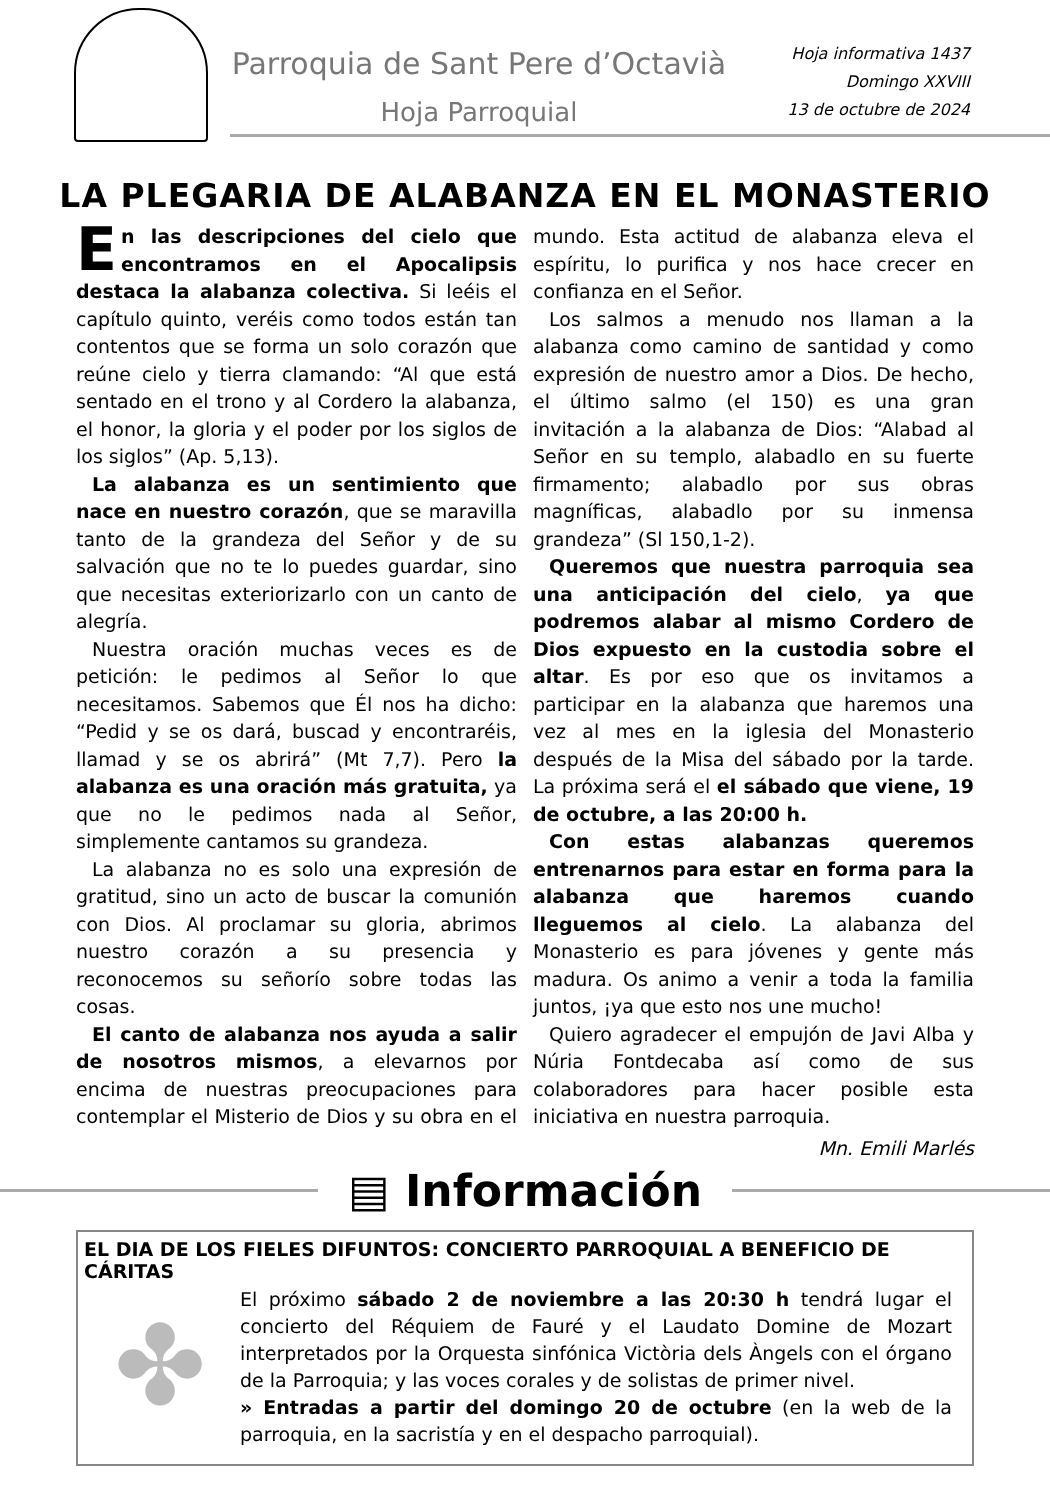Parroquia de Sant Pere d’Octavià
Hoja Parroquial
Hoja informativa 1437
Domingo XXVIII
13 de octubre de 2024
LA PLEGARIA DE ALABANZA EN EL MONASTERIO
En las descripciones del cielo que encontramos en el Apocalipsis destaca la alabanza colectiva. Si leéis el capítulo quinto, veréis como todos están tan contentos que se forma un solo corazón que reúne cielo y tierra clamando: “Al que está sentado en el trono y al Cordero la alabanza, el honor, la gloria y el poder por los siglos de los siglos” (Ap. 5,13).
La alabanza es un sentimiento que nace en nuestro corazón, que se maravilla tanto de la grandeza del Señor y de su salvación que no te lo puedes guardar, sino que necesitas exteriorizarlo con un canto de alegría.
Nuestra oración muchas veces es de petición: le pedimos al Señor lo que necesitamos. Sabemos que Él nos ha dicho: “Pedid y se os dará, buscad y encontraréis, llamad y se os abrirá” (Mt 7,7). Pero la alabanza es una oración más gratuita, ya que no le pedimos nada al Señor, simplemente cantamos su grandeza.
La alabanza no es solo una expresión de gratitud, sino un acto de buscar la comunión con Dios. Al proclamar su gloria, abrimos nuestro corazón a su presencia y reconocemos su señorío sobre todas las cosas.
El canto de alabanza nos ayuda a salir de nosotros mismos, a elevarnos por encima de nuestras preocupaciones para contemplar el Misterio de Dios y su obra en el mundo. Esta actitud de alabanza eleva el espíritu, lo purifica y nos hace crecer en confianza en el Señor.
Los salmos a menudo nos llaman a la alabanza como camino de santidad y como expresión de nuestro amor a Dios. De hecho, el último salmo (el 150) es una gran invitación a la alabanza de Dios: “Alabad al Señor en su templo, alabadlo en su fuerte firmamento; alabadlo por sus obras magníficas, alabadlo por su inmensa grandeza” (Sl 150,1-2).
Queremos que nuestra parroquia sea una anticipación del cielo, ya que podremos alabar al mismo Cordero de Dios expuesto en la custodia sobre el altar. Es por eso que os invitamos a participar en la alabanza que haremos una vez al mes en la iglesia del Monasterio después de la Misa del sábado por la tarde. La próxima será el el sábado que viene, 19 de octubre, a las 20:00 h.
Con estas alabanzas queremos entrenarnos para estar en forma para la alabanza que haremos cuando lleguemos al cielo. La alabanza del Monasterio es para jóvenes y gente más madura. Os animo a venir a toda la familia juntos, ¡ya que esto nos une mucho!
Quiero agradecer el empujón de Javi Alba y Núria Fontdecaba así como de sus colaboradores para hacer posible esta iniciativa en nuestra parroquia.
Mn. Emili Marlés
▤ Información
EL DIA DE LOS FIELES DIFUNTOS: CONCIERTO PARROQUIAL A BENEFICIO DE CÁRITAS
✤
El próximo sábado 2 de noviembre a las 20:30 h tendrá lugar el concierto del Réquiem de Fauré y el Laudato Domine de Mozart interpretados por la Orquesta sinfónica Victòria dels Àngels con el órgano de la Parroquia; y las voces corales y de solistas de primer nivel.
» Entradas a partir del domingo 20 de octubre (en la web de la parroquia, en la sacristía y en el despacho parroquial).